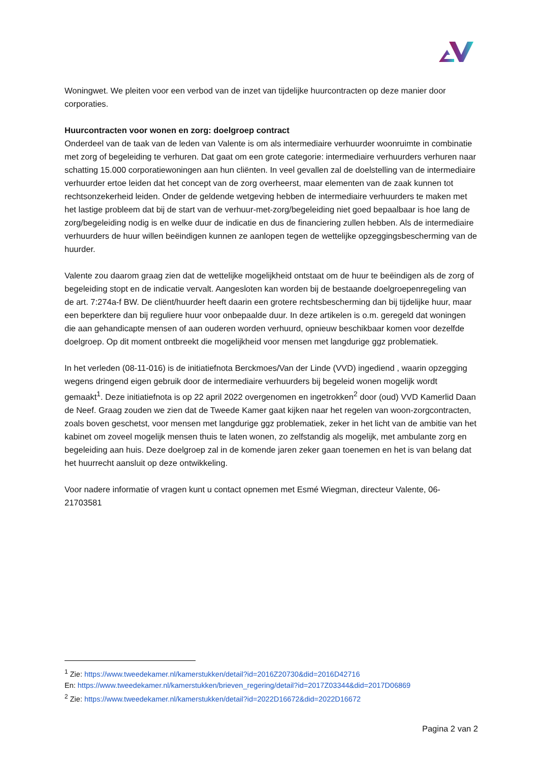Woningwet. We pleiten voor een verbod van de inzet van tijdelijke huurcontracten op deze manier door corporaties.
Huurcontracten voor wonen en zorg: doelgroep contract
Onderdeel van de taak van de leden van Valente is om als intermediaire verhuurder woonruimte in combinatie met zorg of begeleiding te verhuren. Dat gaat om een grote categorie: intermediaire verhuurders verhuren naar schatting 15.000 corporatiewoningen aan hun cliënten. In veel gevallen zal de doelstelling van de intermediaire verhuurder ertoe leiden dat het concept van de zorg overheerst, maar elementen van de zaak kunnen tot rechtsonzekerheid leiden. Onder de geldende wetgeving hebben de intermediaire verhuurders te maken met het lastige probleem dat bij de start van de verhuur-met-zorg/begeleiding niet goed bepaalbaar is hoe lang de zorg/begeleiding nodig is en welke duur de indicatie en dus de financiering zullen hebben. Als de intermediaire verhuurders de huur willen beëindigen kunnen ze aanlopen tegen de wettelijke opzeggingsbescherming van de huurder.
Valente zou daarom graag zien dat de wettelijke mogelijkheid ontstaat om de huur te beëindigen als de zorg of begeleiding stopt en de indicatie vervalt. Aangesloten kan worden bij de bestaande doelgroepenregeling van de art. 7:274a-f BW. De cliënt/huurder heeft daarin een grotere rechtsbescherming dan bij tijdelijke huur, maar een beperktere dan bij reguliere huur voor onbepaalde duur. In deze artikelen is o.m. geregeld dat woningen die aan gehandicapte mensen of aan ouderen worden verhuurd, opnieuw beschikbaar komen voor dezelfde doelgroep. Op dit moment ontbreekt die mogelijkheid voor mensen met langdurige ggz problematiek.
In het verleden (08-11-016) is de initiatiefnota Berckmoes/Van der Linde (VVD) ingediend , waarin opzegging wegens dringend eigen gebruik door de intermediaire verhuurders bij begeleid wonen mogelijk wordt gemaakt<sup>1</sup>. Deze initiatiefnota is op 22 april 2022 overgenomen en ingetrokken<sup>2</sup> door (oud) VVD Kamerlid Daan de Neef. Graag zouden we zien dat de Tweede Kamer gaat kijken naar het regelen van woon-zorgcontracten, zoals boven geschetst, voor mensen met langdurige ggz problematiek, zeker in het licht van de ambitie van het kabinet om zoveel mogelijk mensen thuis te laten wonen, zo zelfstandig als mogelijk, met ambulante zorg en begeleiding aan huis. Deze doelgroep zal in de komende jaren zeker gaan toenemen en het is van belang dat het huurrecht aansluit op deze ontwikkeling.
Voor nadere informatie of vragen kunt u contact opnemen met Esmé Wiegman, directeur Valente, 06-21703581
<sup>1</sup> Zie: https://www.tweedekamer.nl/kamerstukken/detail?id=2016Z20730&did=2016D42716
En: https://www.tweedekamer.nl/kamerstukken/brieven_regering/detail?id=2017Z03344&did=2017D06869
<sup>2</sup> Zie: https://www.tweedekamer.nl/kamerstukken/detail?id=2022D16672&did=2022D16672
Pagina 2 van 2